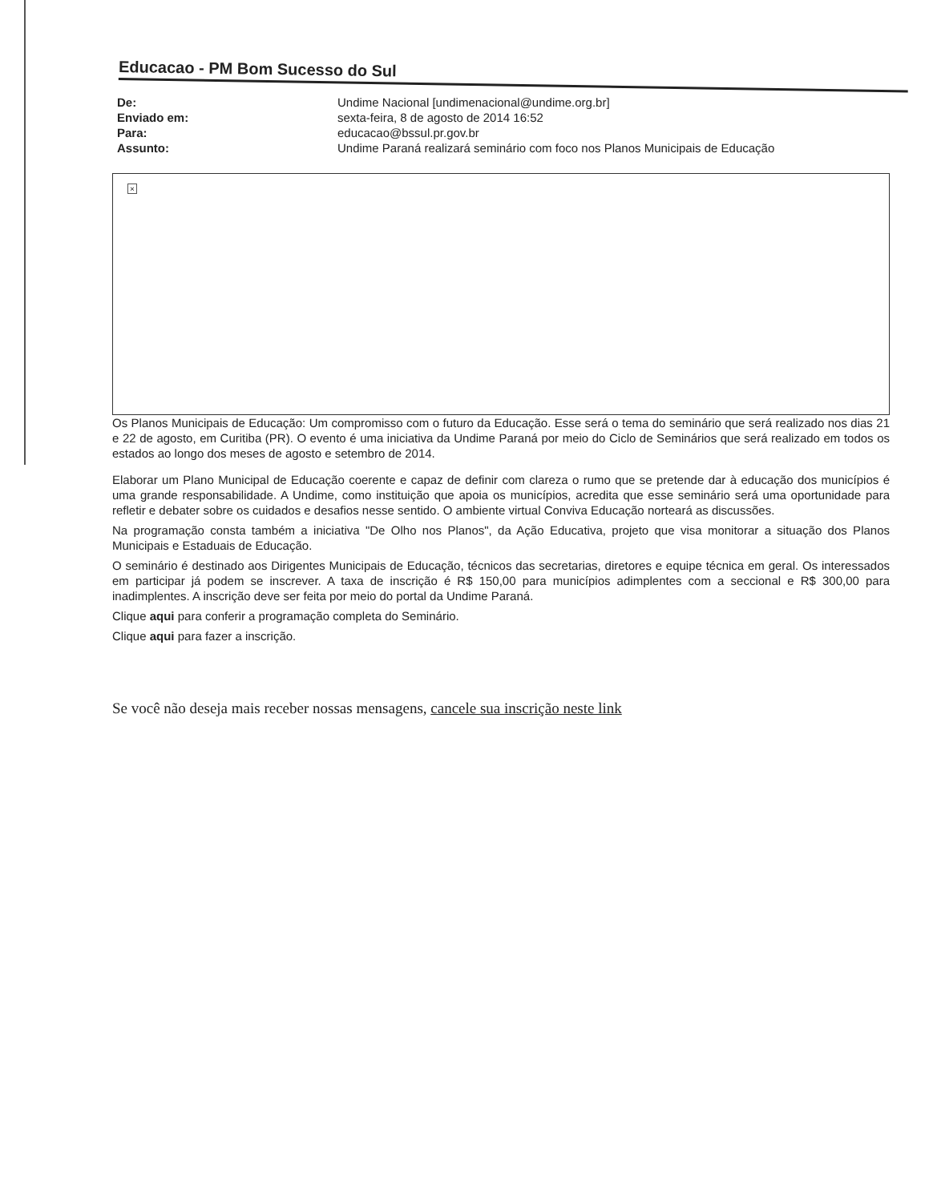Educacao - PM Bom Sucesso do Sul
De:
Undime Nacional [undimenacional@undime.org.br]
Enviado em:
sexta-feira, 8 de agosto de 2014 16:52
Para:
educacao@bssul.pr.gov.br
Assunto:
Undime Paraná realizará seminário com foco nos Planos Municipais de Educação
×
Os Planos Municipais de Educação: Um compromisso com o futuro da Educação. Esse será o tema do seminário que será realizado nos dias 21 e 22 de agosto, em Curitiba (PR). O evento é uma iniciativa da Undime Paraná por meio do Ciclo de Seminários que será realizado em todos os estados ao longo dos meses de agosto e setembro de 2014.
Elaborar um Plano Municipal de Educação coerente e capaz de definir com clareza o rumo que se pretende dar à educação dos municípios é uma grande responsabilidade. A Undime, como instituição que apoia os municípios, acredita que esse seminário será uma oportunidade para refletir e debater sobre os cuidados e desafios nesse sentido. O ambiente virtual Conviva Educação norteará as discussões.
Na programação consta também a iniciativa "De Olho nos Planos", da Ação Educativa, projeto que visa monitorar a situação dos Planos Municipais e Estaduais de Educação.
O seminário é destinado aos Dirigentes Municipais de Educação, técnicos das secretarias, diretores e equipe técnica em geral. Os interessados em participar já podem se inscrever. A taxa de inscrição é R$ 150,00 para municípios adimplentes com a seccional e R$ 300,00 para inadimplentes. A inscrição deve ser feita por meio do portal da Undime Paraná.
Clique aqui para conferir a programação completa do Seminário.
Clique aqui para fazer a inscrição.
Se você não deseja mais receber nossas mensagens, cancele sua inscrição neste link